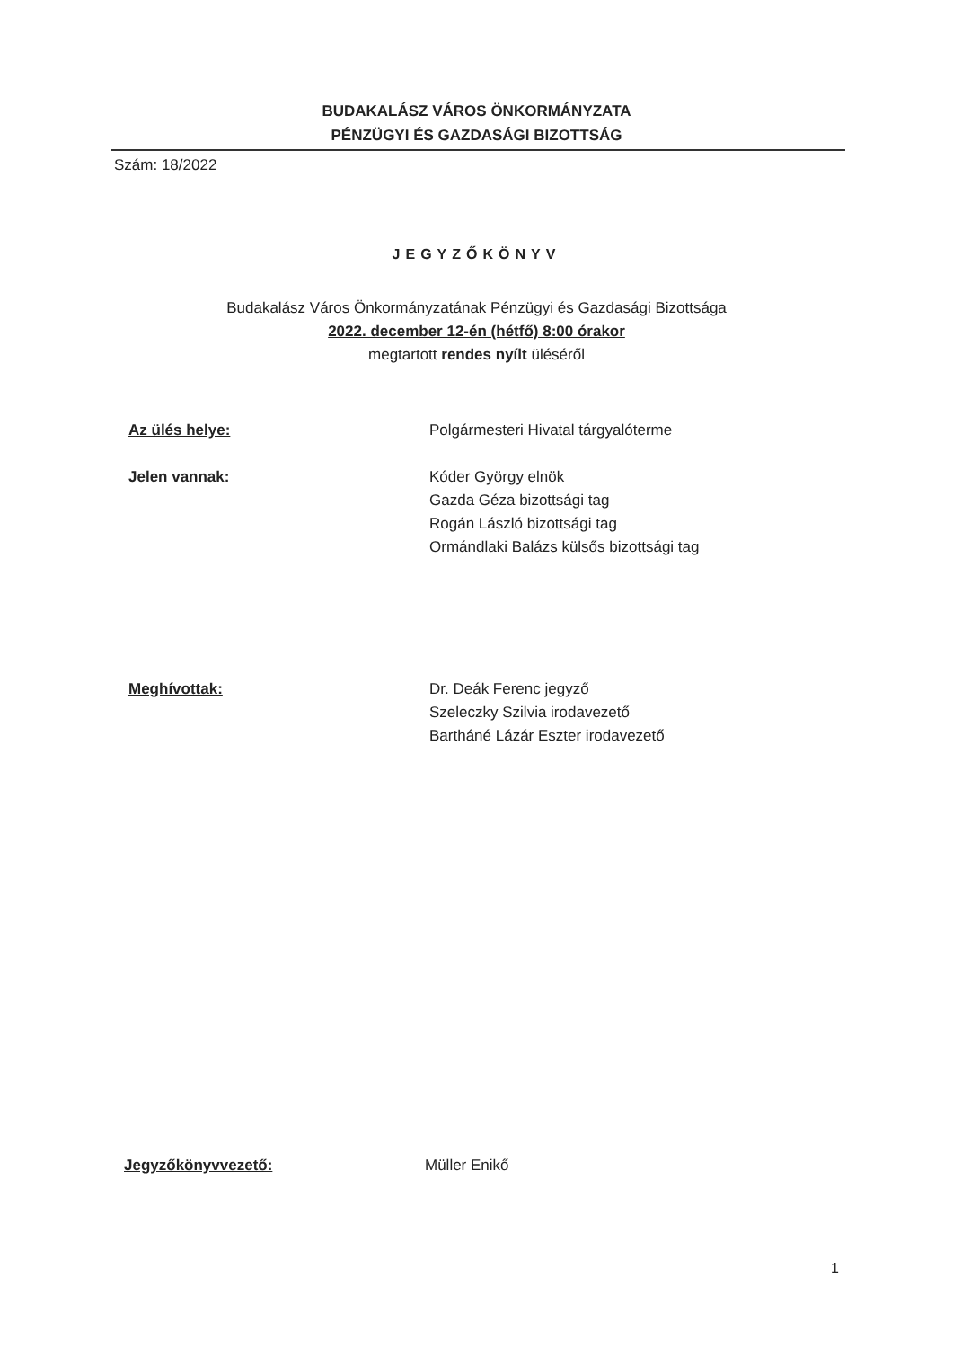BUDAKALÁSZ VÁROS ÖNKORMÁNYZATA
PÉNZÜGYI ÉS GAZDASÁGI BIZOTTSÁG
Szám: 18/2022
JEGYZŐKÖNYV
Budakalász Város Önkormányzatának Pénzügyi és Gazdasági Bizottsága
2022. december 12-én (hétfő) 8:00 órakor
megtartott rendes nyílt üléséről
Az ülés helye: Polgármesteri Hivatal tárgyalóterme
Jelen vannak: Kóder György elnök
Gazda Géza bizottsági tag
Rogán László bizottsági tag
Ormándlaki Balázs külsős bizottsági tag
Meghívottak: Dr. Deák Ferenc jegyző
Szeleczky Szilvia irodavezető
Bartháné Lázár Eszter irodavezető
Jegyzőkönyvvezető: Müller Enikő
1